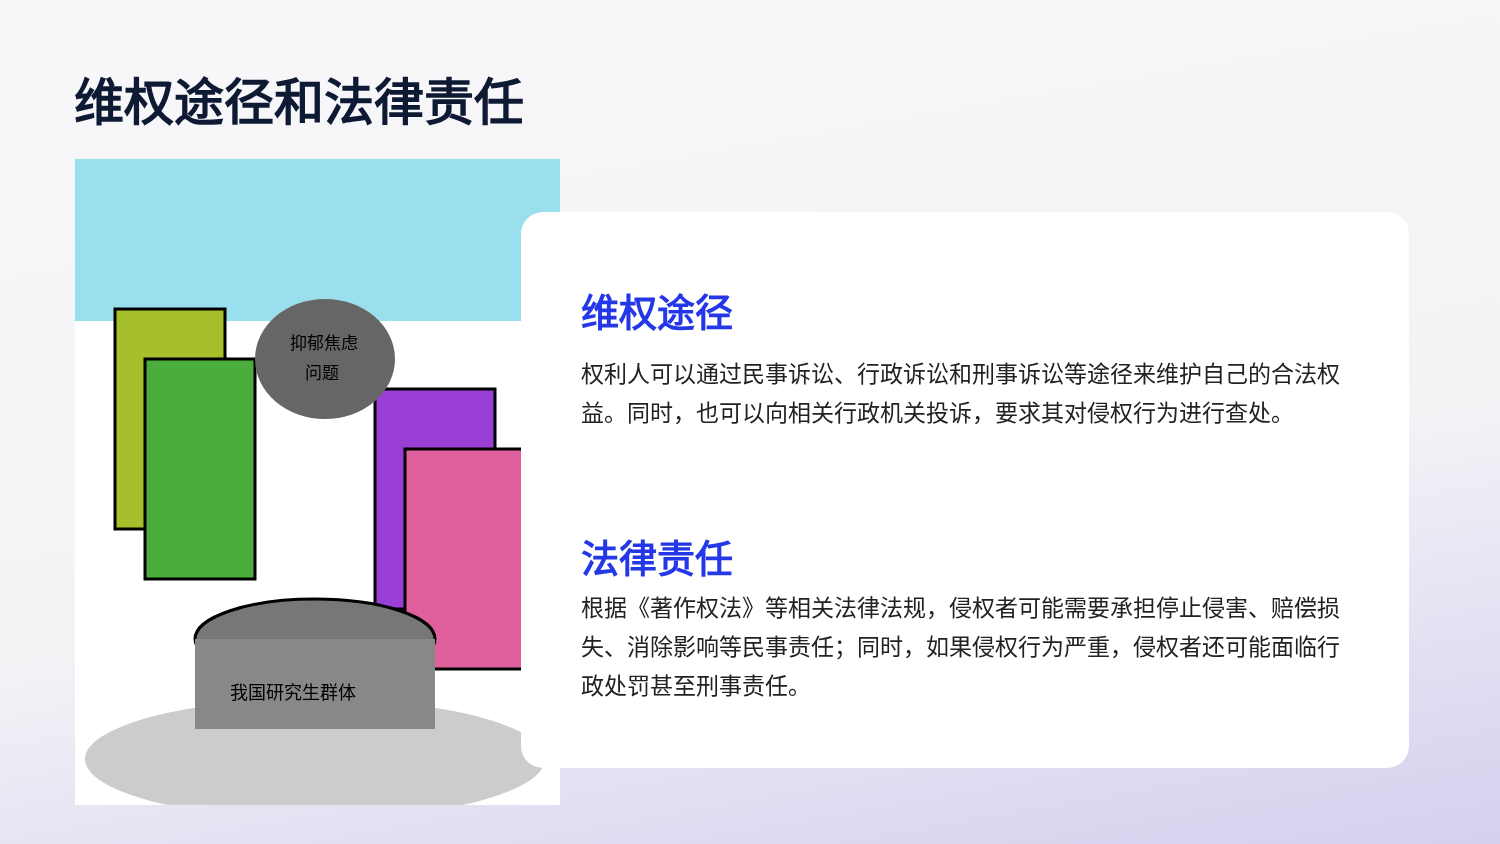维权途径和法律责任
抑郁焦虑
问题
我国研究生群体
维权途径
权利人可以通过民事诉讼、行政诉讼和刑事诉讼等途径来维护自己的合法权益。同时，也可以向相关行政机关投诉，要求其对侵权行为进行查处。
法律责任
根据《著作权法》等相关法律法规，侵权者可能需要承担停止侵害、赔偿损失、消除影响等民事责任；同时，如果侵权行为严重，侵权者还可能面临行政处罚甚至刑事责任。